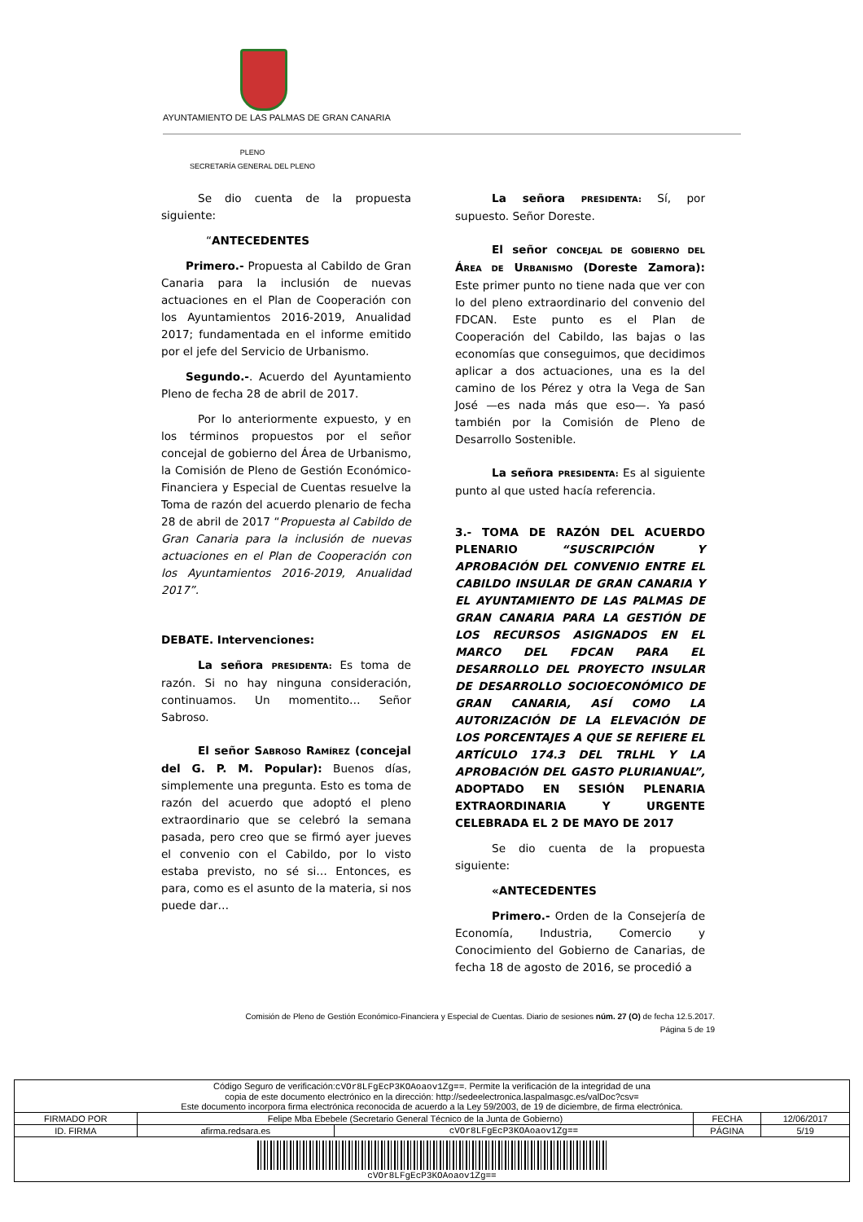AYUNTAMIENTO DE LAS PALMAS DE GRAN CANARIA
PLENO
SECRETARÍA GENERAL DEL PLENO
Se dio cuenta de la propuesta siguiente:
“ANTECEDENTES
Primero.- Propuesta al Cabildo de Gran Canaria para la inclusión de nuevas actuaciones en el Plan de Cooperación con los Ayuntamientos 2016-2019, Anualidad 2017; fundamentada en el informe emitido por el jefe del Servicio de Urbanismo.
Segundo.-. Acuerdo del Ayuntamiento Pleno de fecha 28 de abril de 2017.
Por lo anteriormente expuesto, y en los términos propuestos por el señor concejal de gobierno del Área de Urbanismo, la Comisión de Pleno de Gestión Económico-Financiera y Especial de Cuentas resuelve la Toma de razón del acuerdo plenario de fecha 28 de abril de 2017 “Propuesta al Cabildo de Gran Canaria para la inclusión de nuevas actuaciones en el Plan de Cooperación con los Ayuntamientos 2016-2019, Anualidad 2017”.
DEBATE. Intervenciones:
La señora PRESIDENTA: Es toma de razón. Si no hay ninguna consideración, continuamos. Un momentito… Señor Sabroso.
El señor SABROSO RAMÍREZ (concejal del G. P. M. Popular): Buenos días, simplemente una pregunta. Esto es toma de razón del acuerdo que adoptó el pleno extraordinario que se celebró la semana pasada, pero creo que se firmó ayer jueves el convenio con el Cabildo, por lo visto estaba previsto, no sé si… Entonces, es para, como es el asunto de la materia, si nos puede dar…
La señora PRESIDENTA: Sí, por supuesto. Señor Doreste.
El señor CONCEJAL DE GOBIERNO DEL ÁREA DE URBANISMO (Doreste Zamora): Este primer punto no tiene nada que ver con lo del pleno extraordinario del convenio del FDCAN. Este punto es el Plan de Cooperación del Cabildo, las bajas o las economías que conseguimos, que decidimos aplicar a dos actuaciones, una es la del camino de los Pérez y otra la Vega de San José —es nada más que eso—. Ya pasó también por la Comisión de Pleno de Desarrollo Sostenible.
La señora PRESIDENTA: Es al siguiente punto al que usted hacía referencia.
3.- TOMA DE RAZÓN DEL ACUERDO PLENARIO “SUSCRIPCIÓN Y APROBACIÓN DEL CONVENIO ENTRE EL CABILDO INSULAR DE GRAN CANARIA Y EL AYUNTAMIENTO DE LAS PALMAS DE GRAN CANARIA PARA LA GESTIÓN DE LOS RECURSOS ASIGNADOS EN EL MARCO DEL FDCAN PARA EL DESARROLLO DEL PROYECTO INSULAR DE DESARROLLO SOCIOECONÓMICO DE GRAN CANARIA, ASÍ COMO LA AUTORIZACIÓN DE LA ELEVACIÓN DE LOS PORCENTAJES A QUE SE REFIERE EL ARTÍCULO 174.3 DEL TRLHL Y LA APROBACIÓN DEL GASTO PLURIANUAL”, ADOPTADO EN SESIÓN PLENARIA EXTRAORDINARIA Y URGENTE CELEBRADA EL 2 DE MAYO DE 2017
Se dio cuenta de la propuesta siguiente:
«ANTECEDENTES
Primero.- Orden de la Consejería de Economía, Industria, Comercio y Conocimiento del Gobierno de Canarias, de fecha 18 de agosto de 2016, se procedió a
Comisión de Pleno de Gestión Económico-Financiera y Especial de Cuentas. Diario de sesiones núm. 27 (O) de fecha 12.5.2017.
Página 5 de 19
| Código Seguro de verificación: cVOr8LFgEcP3KOAoaov1Zg== . Permite la verificación de la integridad de una copia de este documento electrónico en la dirección: http://sedeelectronica.laspalmasgc.es/valDoc?csv= Este documento incorpora firma electrónica reconocida de acuerdo a la Ley 59/2003, de 19 de diciembre, de firma electrónica. | | | | |
| FIRMADO POR | Felipe Mba Ebebele (Secretario General Técnico de la Junta de Gobierno) | | FECHA | 12/06/2017 |
| ID. FIRMA | afirma.redsara.es | cVOr8LFgEcP3KOAoaov1Zg== | PÁGINA | 5/19 |
| cVOr8LFgEcP3KOAoaov1Zg== | | | | |